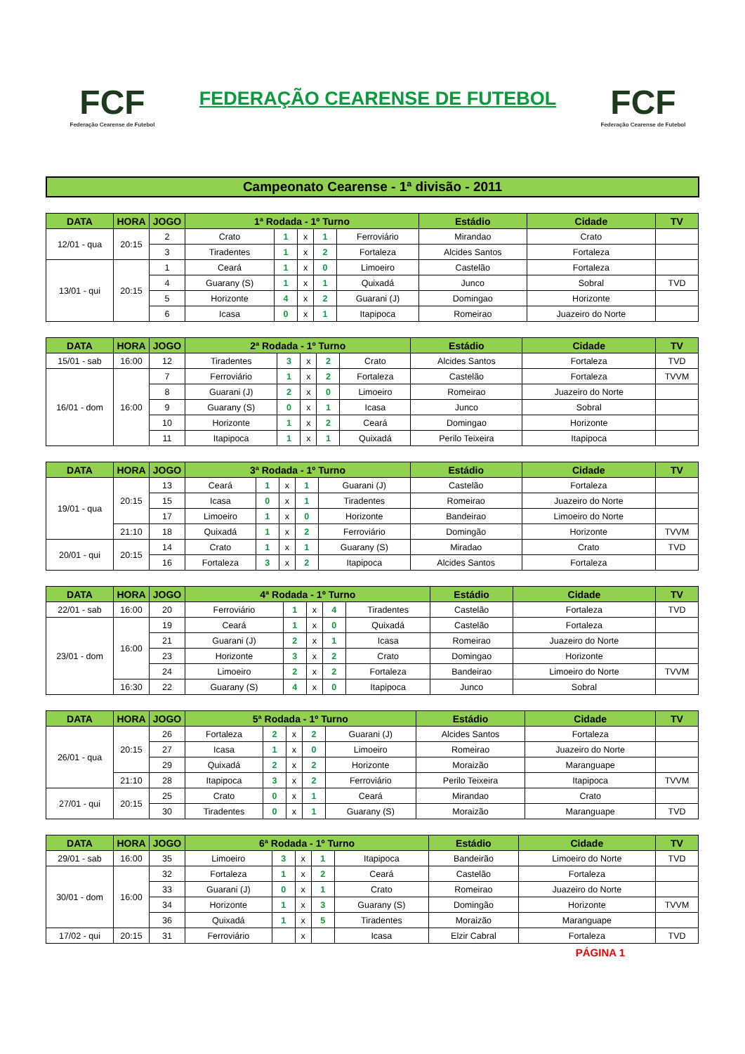FCF
Federação Cearense de Futebol
FEDERAÇÃO CEARENSE DE FUTEBOL
FCF
Federação Cearense de Futebol
Campeonato Cearense - 1ª divisão - 2011
| DATA | HORA | JOGO | 1ª Rodada - 1º Turno | | | | | Estádio | Cidade | TV |
| --- | --- | --- | --- | --- | --- | --- | --- | --- | --- | --- |
| 12/01 - qua | 20:15 | 2 | Crato | 1 | x | 1 | Ferroviário | Mirandao | Crato | |
| | | 3 | Tiradentes | 1 | x | 2 | Fortaleza | Alcides Santos | Fortaleza | |
| 13/01 - qui | 20:15 | 1 | Ceará | 1 | x | 0 | Limoeiro | Castelão | Fortaleza | |
| | | 4 | Guarany (S) | 1 | x | 1 | Quixadá | Junco | Sobral | TVD |
| | | 5 | Horizonte | 4 | x | 2 | Guarani (J) | Domingao | Horizonte | |
| | | 6 | Icasa | 0 | x | 1 | Itapipoca | Romeirao | Juazeiro do Norte | |
| DATA | HORA | JOGO | 2ª Rodada - 1º Turno | | | | | Estádio | Cidade | TV |
| --- | --- | --- | --- | --- | --- | --- | --- | --- | --- | --- |
| 15/01 - sab | 16:00 | 12 | Tiradentes | 3 | x | 2 | Crato | Alcides Santos | Fortaleza | TVD |
| 16/01 - dom | 16:00 | 7 | Ferroviário | 1 | x | 2 | Fortaleza | Castelão | Fortaleza | TVVM |
| | | 8 | Guarani (J) | 2 | x | 0 | Limoeiro | Romeirao | Juazeiro do Norte | |
| | | 9 | Guarany (S) | 0 | x | 1 | Icasa | Junco | Sobral | |
| | | 10 | Horizonte | 1 | x | 2 | Ceará | Domingao | Horizonte | |
| | | 11 | Itapipoca | 1 | x | 1 | Quixadá | Perilo Teixeira | Itapipoca | |
| DATA | HORA | JOGO | 3ª Rodada - 1º Turno | | | | | Estádio | Cidade | TV |
| --- | --- | --- | --- | --- | --- | --- | --- | --- | --- | --- |
| 19/01 - qua | 20:15 | 13 | Ceará | 1 | x | 1 | Guarani (J) | Castelão | Fortaleza | |
| | | 15 | Icasa | 0 | x | 1 | Tiradentes | Romeirao | Juazeiro do Norte | |
| | | 17 | Limoeiro | 1 | x | 0 | Horizonte | Bandeirao | Limoeiro do Norte | |
| | 21:10 | 18 | Quixadá | 1 | x | 2 | Ferroviário | Domingão | Horizonte | TVVM |
| 20/01 - qui | 20:15 | 14 | Crato | 1 | x | 1 | Guarany (S) | Miradao | Crato | TVD |
| | | 16 | Fortaleza | 3 | x | 2 | Itapipoca | Alcides Santos | Fortaleza | |
| DATA | HORA | JOGO | 4ª Rodada - 1º Turno | | | | | Estádio | Cidade | TV |
| --- | --- | --- | --- | --- | --- | --- | --- | --- | --- | --- |
| 22/01 - sab | 16:00 | 20 | Ferroviário | 1 | x | 4 | Tiradentes | Castelão | Fortaleza | TVD |
| 23/01 - dom | 16:00 | 19 | Ceará | 1 | x | 0 | Quixadá | Castelão | Fortaleza | |
| | | 21 | Guarani (J) | 2 | x | 1 | Icasa | Romeirao | Juazeiro do Norte | |
| | | 23 | Horizonte | 3 | x | 2 | Crato | Domingao | Horizonte | |
| | | 24 | Limoeiro | 2 | x | 2 | Fortaleza | Bandeirao | Limoeiro do Norte | TVVM |
| | 16:30 | 22 | Guarany (S) | 4 | x | 0 | Itapipoca | Junco | Sobral | |
| DATA | HORA | JOGO | 5ª Rodada - 1º Turno | | | | | Estádio | Cidade | TV |
| --- | --- | --- | --- | --- | --- | --- | --- | --- | --- | --- |
| 26/01 - qua | 20:15 | 26 | Fortaleza | 2 | x | 2 | Guarani (J) | Alcides Santos | Fortaleza | |
| | | 27 | Icasa | 1 | x | 0 | Limoeiro | Romeirao | Juazeiro do Norte | |
| | | 29 | Quixadá | 2 | x | 2 | Horizonte | Moraizão | Maranguape | |
| | 21:10 | 28 | Itapipoca | 3 | x | 2 | Ferroviário | Perilo Teixeira | Itapipoca | TVVM |
| 27/01 - qui | 20:15 | 25 | Crato | 0 | x | 1 | Ceará | Mirandao | Crato | |
| | | 30 | Tiradentes | 0 | x | 1 | Guarany (S) | Moraizão | Maranguape | TVD |
| DATA | HORA | JOGO | 6ª Rodada - 1º Turno | | | | | Estádio | Cidade | TV |
| --- | --- | --- | --- | --- | --- | --- | --- | --- | --- | --- |
| 29/01 - sab | 16:00 | 35 | Limoeiro | 3 | x | 1 | Itapipoca | Bandeirão | Limoeiro do Norte | TVD |
| 30/01 - dom | 16:00 | 32 | Fortaleza | 1 | x | 2 | Ceará | Castelão | Fortaleza | |
| | | 33 | Guarani (J) | 0 | x | 1 | Crato | Romeirao | Juazeiro do Norte | |
| | | 34 | Horizonte | 1 | x | 3 | Guarany (S) | Domingão | Horizonte | TVVM |
| | | 36 | Quixadá | 1 | x | 5 | Tiradentes | Moraizão | Maranguape | |
| 17/02 - qui | 20:15 | 31 | Ferroviário | | x | | Icasa | Elzir Cabral | Fortaleza | TVD |
PÁGINA 1